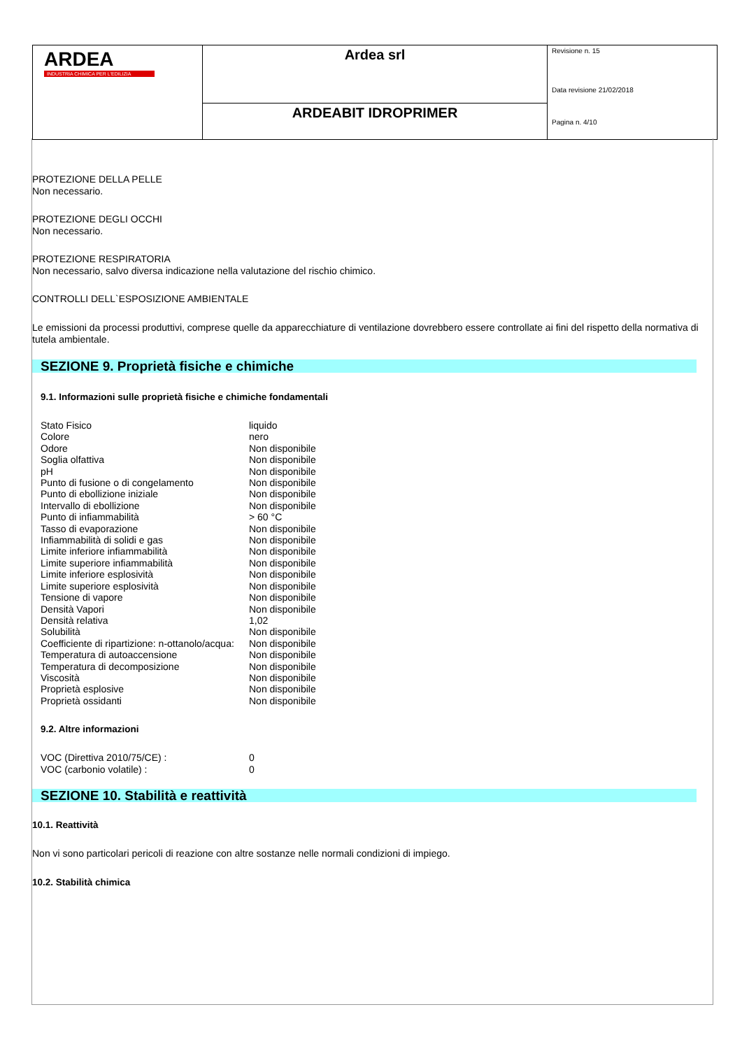| ARDEA INDUSTRIA CHIMICA PER L'EDILIZIA | Ardea srl | Revisione n. 15 Data revisione 21/02/2018 Pagina n. 4/10 |
| | ARDEABIT IDROPRIMER | |
PROTEZIONE DELLA PELLE
Non necessario.
PROTEZIONE DEGLI OCCHI
Non necessario.
PROTEZIONE RESPIRATORIA
Non necessario, salvo diversa indicazione nella valutazione del rischio chimico.
CONTROLLI DELL`ESPOSIZIONE AMBIENTALE
Le emissioni da processi produttivi, comprese quelle da apparecchiature di ventilazione dovrebbero essere controllate ai fini del rispetto della normativa di tutela ambientale.
SEZIONE 9. Proprietà fisiche e chimiche
9.1. Informazioni sulle proprietà fisiche e chimiche fondamentali
| Stato Fisico | liquido |
| Colore | nero |
| Odore | Non disponibile |
| Soglia olfattiva | Non disponibile |
| pH | Non disponibile |
| Punto di fusione o di congelamento | Non disponibile |
| Punto di ebollizione iniziale | Non disponibile |
| Intervallo di ebollizione | Non disponibile |
| Punto di infiammabilità | > 60 °C |
| Tasso di evaporazione | Non disponibile |
| Infiammabilità di solidi e gas | Non disponibile |
| Limite inferiore infiammabilità | Non disponibile |
| Limite superiore infiammabilità | Non disponibile |
| Limite inferiore esplosività | Non disponibile |
| Limite superiore esplosività | Non disponibile |
| Tensione di vapore | Non disponibile |
| Densità Vapori | Non disponibile |
| Densità relativa | 1,02 |
| Solubilità | Non disponibile |
| Coefficiente di ripartizione: n-ottanolo/acqua: | Non disponibile |
| Temperatura di autoaccensione | Non disponibile |
| Temperatura di decomposizione | Non disponibile |
| Viscosità | Non disponibile |
| Proprietà esplosive | Non disponibile |
| Proprietà ossidanti | Non disponibile |
9.2. Altre informazioni
| VOC (Direttiva 2010/75/CE) : | 0 |
| VOC (carbonio volatile) : | 0 |
SEZIONE 10. Stabilità e reattività
10.1. Reattività
Non vi sono particolari pericoli di reazione con altre sostanze nelle normali condizioni di impiego.
10.2. Stabilità chimica